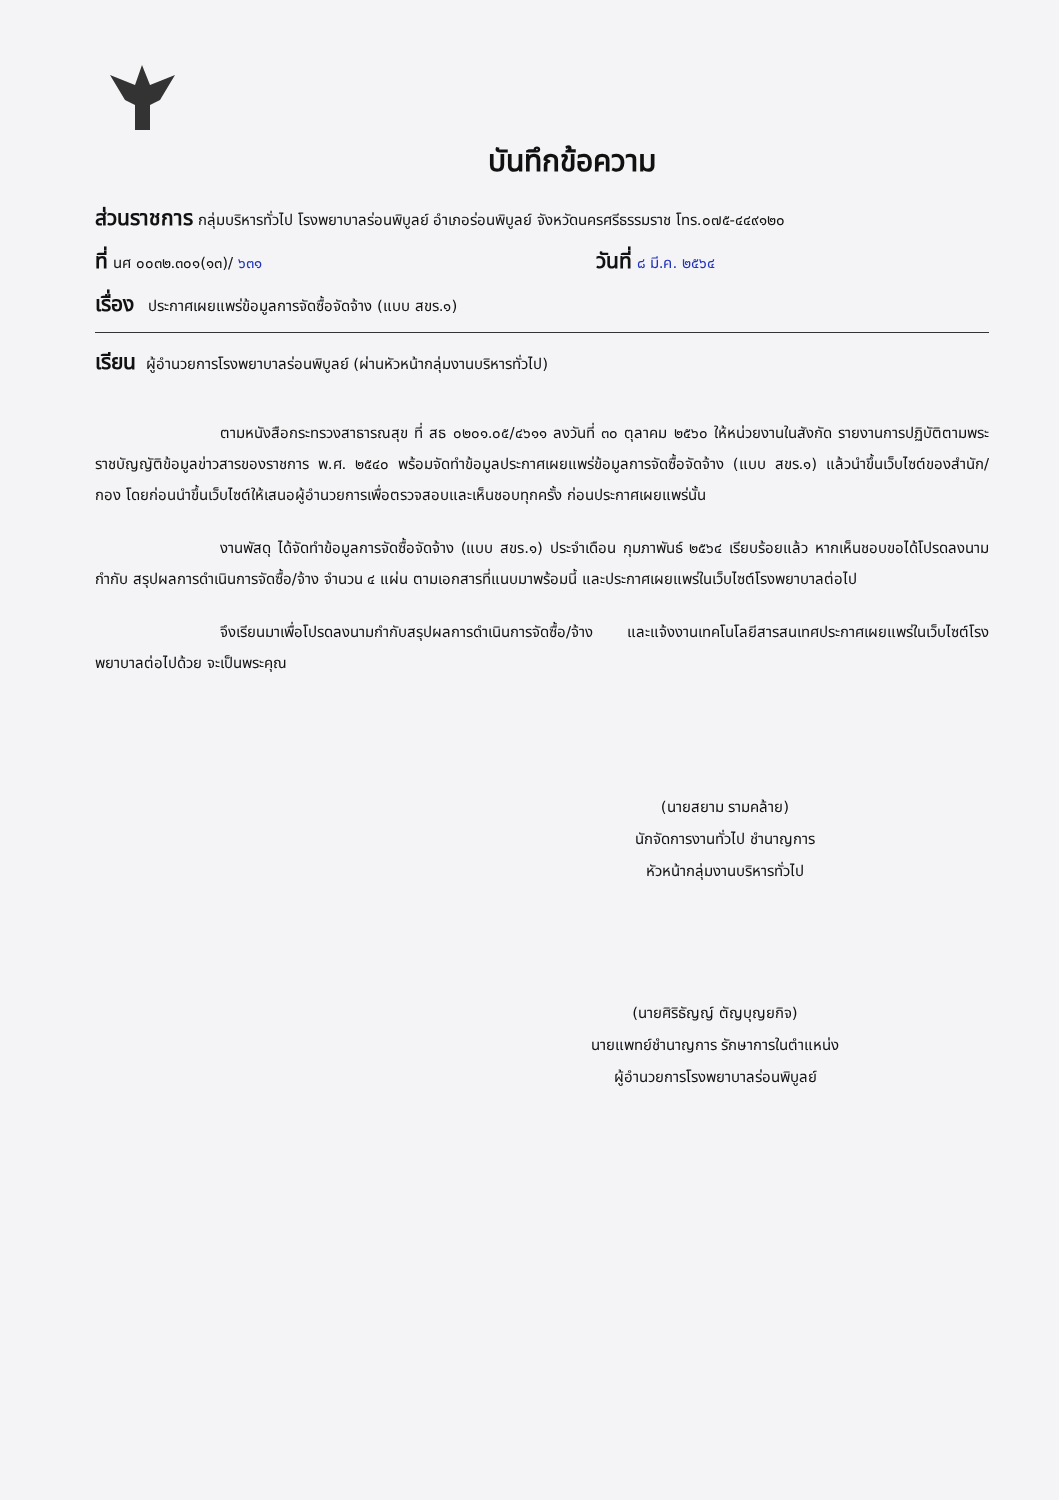บันทึกข้อความ
ส่วนราชการ กลุ่มบริหารทั่วไป โรงพยาบาลร่อนพิบูลย์ อำเภอร่อนพิบูลย์ จังหวัดนครศรีธรรมราช โทร.๐๗๕-๔๔๙๑๒๐
ที่ นศ ๐๐๓๒.๓๐๑(๑๓)/ ๖๓๑ วันที่ ๘ มี.ค. ๒๕๖๔
เรื่อง ประกาศเผยแพร่ข้อมูลการจัดซื้อจัดจ้าง (แบบ สขร.๑)
เรียน ผู้อำนวยการโรงพยาบาลร่อนพิบูลย์ (ผ่านหัวหน้ากลุ่มงานบริหารทั่วไป)
ตามหนังสือกระทรวงสาธารณสุข ที่ สธ ๐๒๐๑.๐๕/๔๖๑๑ ลงวันที่ ๓๐ ตุลาคม ๒๕๖๐ ให้หน่วยงานในสังกัด รายงานการปฏิบัติตามพระราชบัญญัติข้อมูลข่าวสารของราชการ พ.ศ. ๒๕๔๐ พร้อมจัดทำข้อมูลประกาศเผยแพร่ข้อมูลการจัดซื้อจัดจ้าง (แบบ สขร.๑) แล้วนำขึ้นเว็บไซต์ของสำนัก/กอง โดยก่อนนำขึ้นเว็บไซต์ให้เสนอผู้อำนวยการเพื่อตรวจสอบและเห็นชอบทุกครั้ง ก่อนประกาศเผยแพร่นั้น
งานพัสดุ ได้จัดทำข้อมูลการจัดซื้อจัดจ้าง (แบบ สขร.๑) ประจำเดือน กุมภาพันธ์ ๒๕๖๔ เรียบร้อยแล้ว หากเห็นชอบขอได้โปรดลงนาม กำกับ สรุปผลการดำเนินการจัดซื้อ/จ้าง จำนวน ๔ แผ่น ตามเอกสารที่แนบมาพร้อมนี้ และประกาศเผยแพร่ในเว็บไซต์โรงพยาบาลต่อไป
จึงเรียนมาเพื่อโปรดลงนามกำกับสรุปผลการดำเนินการจัดซื้อ/จ้าง และแจ้งงานเทคโนโลยีสารสนเทศประกาศเผยแพร่ในเว็บไซต์โรงพยาบาลต่อไปด้วย จะเป็นพระคุณ
(นายสยาม รามคล้าย)
นักจัดการงานทั่วไป ชำนาญการ
หัวหน้ากลุ่มงานบริหารทั่วไป
(นายศิริธัญญ์ ตัญบุญยกิจ)
นายแพทย์ชำนาญการ รักษาการในตำแหน่ง
ผู้อำนวยการโรงพยาบาลร่อนพิบูลย์